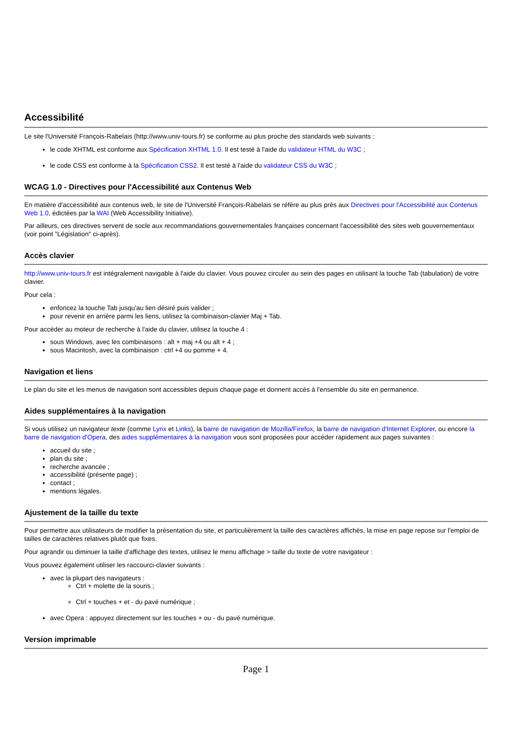Accessibilité
Le site l'Université François-Rabelais (http://www.univ-tours.fr) se conforme au plus proche des standards web suivants :
le code XHTML est conforme aux Spécification XHTML 1.0. Il est testé à l'aide du validateur HTML du W3C ;
le code CSS est conforme à la Spécification CSS2. Il est testé à l'aide du validateur CSS du W3C ;
WCAG 1.0 - Directives pour l'Accessibilité aux Contenus Web
En matière d'accessibilité aux contenus web, le site de l'Université François-Rabelais se réfère au plus près aux Directives pour l'Accessibilité aux Contenus Web 1.0, édictées par la WAI (Web Accessibility Initiative).
Par ailleurs, ces directives servent de socle aux recommandations gouvernementales françaises concernant l'accessibilité des sites web gouvernementaux (voir point "Législation" ci-après).
Accès clavier
http://www.univ-tours.fr est intégralement navigable à l'aide du clavier. Vous pouvez circuler au sein des pages en utilisant la touche Tab (tabulation) de votre clavier.
Pour cela :
enfoncez la touche Tab jusqu'au lien désiré puis valider ;
pour revenir en arrière parmi les liens, utilisez la combinaison-clavier Maj + Tab.
Pour accéder au moteur de recherche à l'aide du clavier, utilisez la touche 4 :
sous Windows, avec les combinaisons : alt + maj +4 ou alt + 4 ;
sous Macintosh, avec la combinaison : ctrl +4 ou pomme + 4.
Navigation et liens
Le plan du site et les menus de navigation sont accessibles depuis chaque page et donnent accès à l'ensemble du site en permanence.
Aides supplémentaires à la navigation
Si vous utilisez un navigateur texte (comme Lynx et Links), la barre de navigation de Mozilla/Firefox, la barre de navigation d'Internet Explorer, ou encore la barre de navigation d'Opera, des aides supplémentaires à la navigation vous sont proposées pour accéder rapidement aux pages suivantes :
accueil du site ;
plan du site ;
recherche avancée ;
accessibilité (présente page) ;
contact ;
mentions légales.
Ajustement de la taille du texte
Pour permettre aux utilisateurs de modifier la présentation du site, et particulièrement la taille des caractères affichés, la mise en page repose sur l'emploi de tailles de caractères relatives plutôt que fixes.
Pour agrandir ou diminuer la taille d'affichage des textes, utilisez le menu affichage > taille du texte de votre navigateur :
Vous pouvez également utiliser les raccourci-clavier suivants :
avec la plupart des navigateurs :
Ctrl + molette de la souris ;
Ctrl + touches + et - du pavé numérique ;
avec Opera : appuyez directement sur les touches + ou - du pavé numérique.
Version imprimable
Page 1